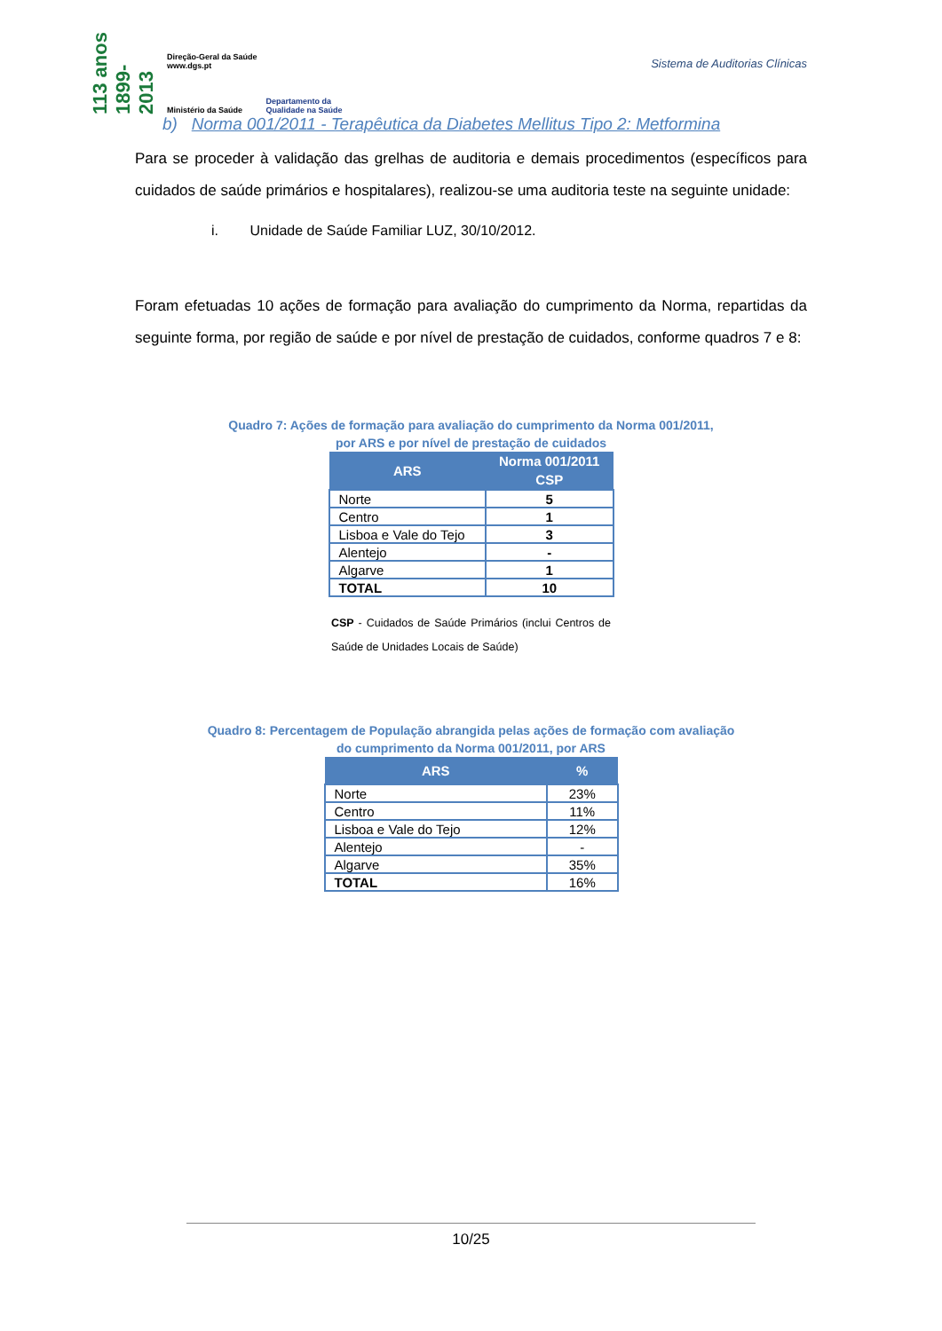113 anos 1899-2013
Direção-Geral da Saúde
www.dgs.pt
Ministério da Saúde
Departamento da
Qualidade na Saúde
Sistema de Auditorias Clínicas
b) Norma 001/2011 - Terapêutica da Diabetes Mellitus Tipo 2: Metformina
Para se proceder à validação das grelhas de auditoria e demais procedimentos (específicos para cuidados de saúde primários e hospitalares), realizou-se uma auditoria teste na seguinte unidade:
i. Unidade de Saúde Familiar LUZ, 30/10/2012.
Foram efetuadas 10 ações de formação para avaliação do cumprimento da Norma, repartidas da seguinte forma, por região de saúde e por nível de prestação de cuidados, conforme quadros 7 e 8:
Quadro 7: Ações de formação para avaliação do cumprimento da Norma 001/2011,
por ARS e por nível de prestação de cuidados
| ARS | Norma 001/2011 |
| --- | --- |
| | CSP |
| Norte | 5 |
| Centro | 1 |
| Lisboa e Vale do Tejo | 3 |
| Alentejo | - |
| Algarve | 1 |
| TOTAL | 10 |
CSP - Cuidados de Saúde Primários (inclui Centros de Saúde de Unidades Locais de Saúde)
Quadro 8: Percentagem de População abrangida pelas ações de formação com avaliação
do cumprimento da Norma 001/2011, por ARS
| ARS | % |
| --- | --- |
| Norte | 23% |
| Centro | 11% |
| Lisboa e Vale do Tejo | 12% |
| Alentejo | - |
| Algarve | 35% |
| TOTAL | 16% |
10/25